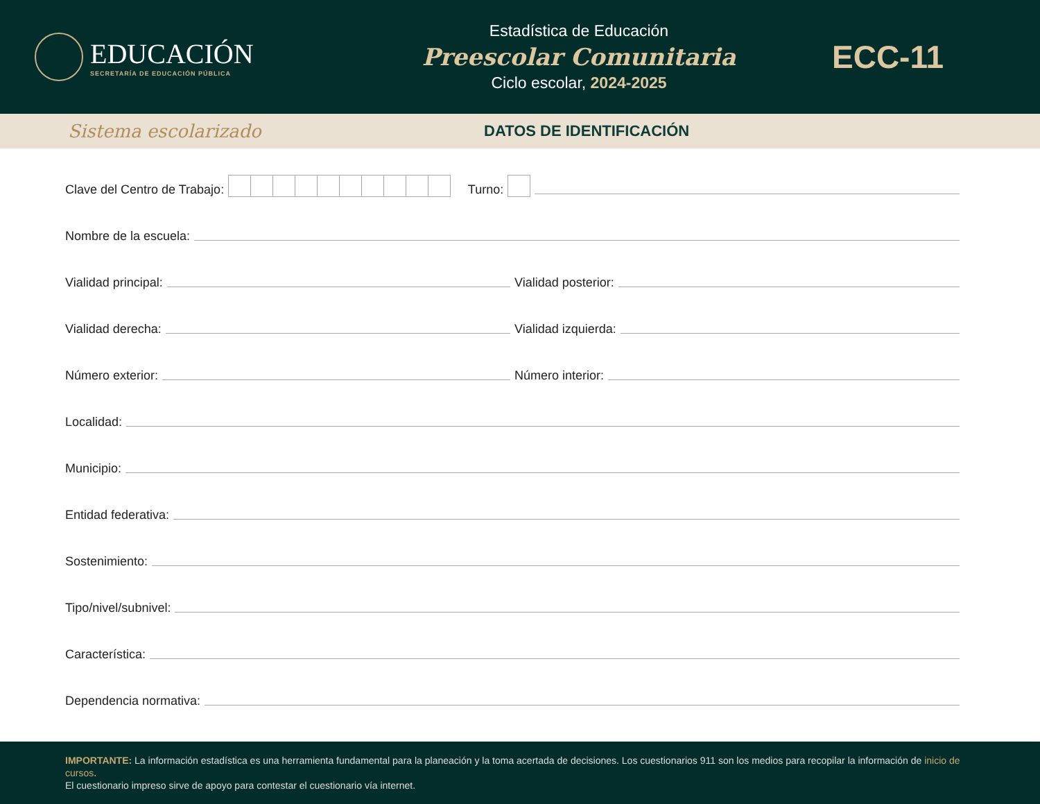EDUCACIÓN
SECRETARÍA DE EDUCACIÓN PÚBLICA
Estadística de Educación
Preescolar Comunitaria
Ciclo escolar, 2024-2025
ECC-11
Sistema escolarizado
DATOS DE IDENTIFICACIÓN
Clave del Centro de Trabajo: Turno:
Nombre de la escuela:
Vialidad principal:
Vialidad posterior:
Vialidad derecha:
Vialidad izquierda:
Número exterior:
Número interior:
Localidad:
Municipio:
Entidad federativa:
Sostenimiento:
Tipo/nivel/subnivel:
Característica:
Dependencia normativa:
IMPORTANTE: La información estadística es una herramienta fundamental para la planeación y la toma acertada de decisiones. Los cuestionarios 911 son los medios para recopilar la información de inicio de cursos.
El cuestionario impreso sirve de apoyo para contestar el cuestionario vía internet.